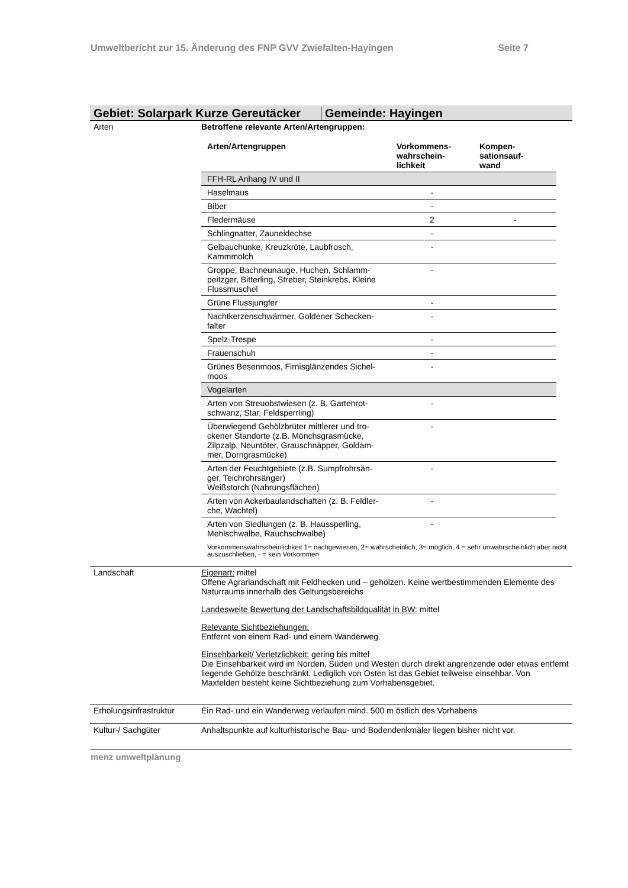Umweltbericht zur 15. Änderung des FNP GVV Zwiefalten-Hayingen Seite 7
Gebiet: Solarpark Kurze Gereutäcker Gemeinde: Hayingen
| Arten | Betroffene relevante Arten/Artengruppen: / Arten/Artengruppen / Vorkommens- wahrschein- lichkeit / Kompen- sationsauf- wand / / --- / --- / --- / / FFH-RL Anhang IV und II / / / / Haselmaus / - / / / Biber / - / / / Fledermäuse / 2 / - / / Schlingnatter, Zauneidechse / - / / / Gelbauchunke, Kreuzkröte, Laubfrosch, Kammmolch / - / / / Groppe, Bachneunauge, Huchen, Schlamm-peitzger, Bitterling, Streber, Steinkrebs, Kleine Flussmuschel / - / / / Grüne Flussjungfer / - / / / Nachtkerzenschwärmer, Goldener Schecken-falter / - / / / Spelz-Trespe / - / / / Frauenschuh / - / / / Grünes Besenmoos, Firnisglänzendes Sichel-moos / - / / / Vogelarten / / / / Arten von Streuobstwiesen (z. B. Gartenrot-schwanz, Star, Feldsperrling) / - / / / Überwiegend Gehölzbrüter mittlerer und tro-ckener Standorte (z.B. Mönchsgrasmücke, Zilpzalp, Neuntöter, Grauschnäpper, Goldam-mer, Dorngrasmücke) / - / / / Arten der Feuchtgebiete (z.B. Sumpfrohrsän-ger, Teichrohrsänger) Weißstorch (Nahrungsflächen) / - / / / Arten von Ackerbaulandschaften (z. B. Feldler-che, Wachtel) / - / / / Arten von Siedlungen (z. B. Haussperling, Mehlschwalbe, Rauchschwalbe) / - / / Vorkommenswahrscheinlichkeit 1= nachgewiesen, 2= wahrscheinlich, 3= möglich, 4 = sehr unwahrscheinlich aber nicht auszuschließen, - = kein Vorkommen |
| Landschaft | Eigenart: mittel Offene Agrarlandschaft mit Feldhecken und – gehölzen. Keine wertbestimmenden Elemente des Naturraums innerhalb des Geltungsbereichs Landesweite Bewertung der Landschaftsbildqualität in BW: mittel Relevante Sichtbeziehungen: Entfernt von einem Rad- und einem Wanderweg. Einsehbarkeit/ Verletzlichkeit: gering bis mittel Die Einsehbarkeit wird im Norden, Süden und Westen durch direkt angrenzende oder etwas entfernt liegende Gehölze beschränkt. Lediglich von Osten ist das Gebiet teilweise einsehbar. Von Maxfelden besteht keine Sichtbeziehung zum Vorhabensgebiet. |
| Erholungsinfrastruktur | Ein Rad- und ein Wanderweg verlaufen mind. 500 m östlich des Vorhabens |
| Kultur-/ Sachgüter | Anhaltspunkte auf kulturhistorische Bau- und Bodendenkmäler liegen bisher nicht vor. |
menz umweltplanung